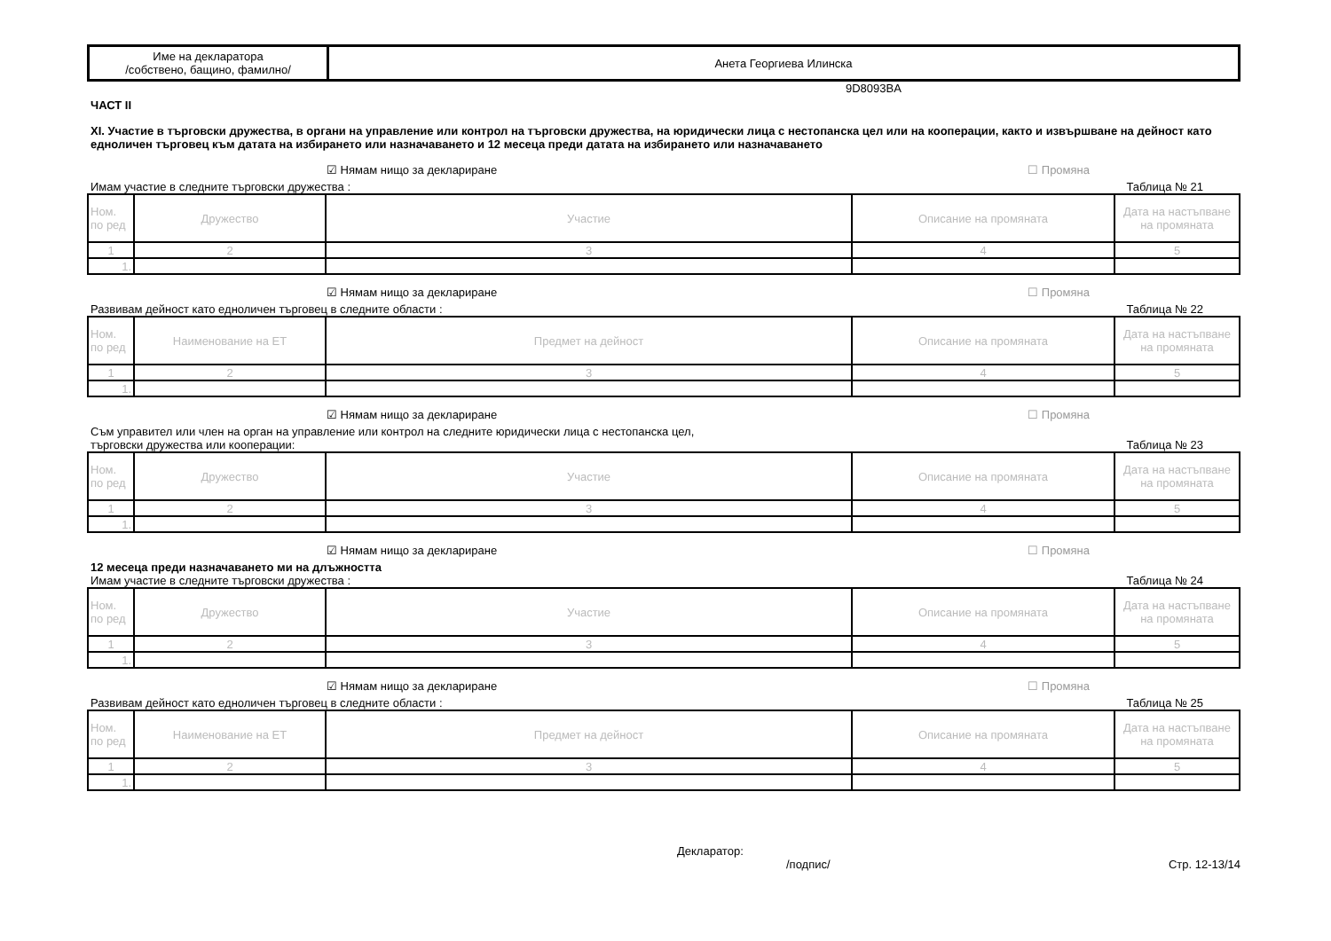| Име на декларатора /собствено, бащино, фамилно/ | Анета Георгиева Илинска |
9D8093BA
ЧАСТ II
XI. Участие в търговски дружества, в органи на управление или контрол на търговски дружества, на юридически лица с нестопанска цел или на кооперации, както и извършване на дейност като едноличен търговец към датата на избирането или назначаването и 12 месеца преди датата на избирането или назначаването
☑ Нямам нищо за деклариране ☐ Промяна
Имам участие в следните търговски дружества : Таблица № 21
| Ном. по ред | Дружество | Участие | Описание на промяната | Дата на настъпване на промяната |
| --- | --- | --- | --- | --- |
| 1 | 2 | 3 | 4 | 5 |
| 1. | | | | |
☑ Нямам нищо за деклариране ☐ Промяна
Развивам дейност като едноличен търговец в следните области : Таблица № 22
| Ном. по ред | Наименование на ЕТ | Предмет на дейност | Описание на промяната | Дата на настъпване на промяната |
| --- | --- | --- | --- | --- |
| 1 | 2 | 3 | 4 | 5 |
| 1. | | | | |
☑ Нямам нищо за деклариране ☐ Промяна
Съм управител или член на орган на управление или контрол на следните юридически лица с нестопанска цел,
търговски дружества или кооперации: Таблица № 23
| Ном. по ред | Дружество | Участие | Описание на промяната | Дата на настъпване на промяната |
| --- | --- | --- | --- | --- |
| 1 | 2 | 3 | 4 | 5 |
| 1. | | | | |
☑ Нямам нищо за деклариране ☐ Промяна
12 месеца преди назначаването ми на длъжността
Имам участие в следните търговски дружества : Таблица № 24
| Ном. по ред | Дружество | Участие | Описание на промяната | Дата на настъпване на промяната |
| --- | --- | --- | --- | --- |
| 1 | 2 | 3 | 4 | 5 |
| 1. | | | | |
☑ Нямам нищо за деклариране ☐ Промяна
Развивам дейност като едноличен търговец в следните области : Таблица № 25
| Ном. по ред | Наименование на ЕТ | Предмет на дейност | Описание на промяната | Дата на настъпване на промяната |
| --- | --- | --- | --- | --- |
| 1 | 2 | 3 | 4 | 5 |
| 1. | | | | |
Декларатор:
/подпис/ Стр. 12-13/14